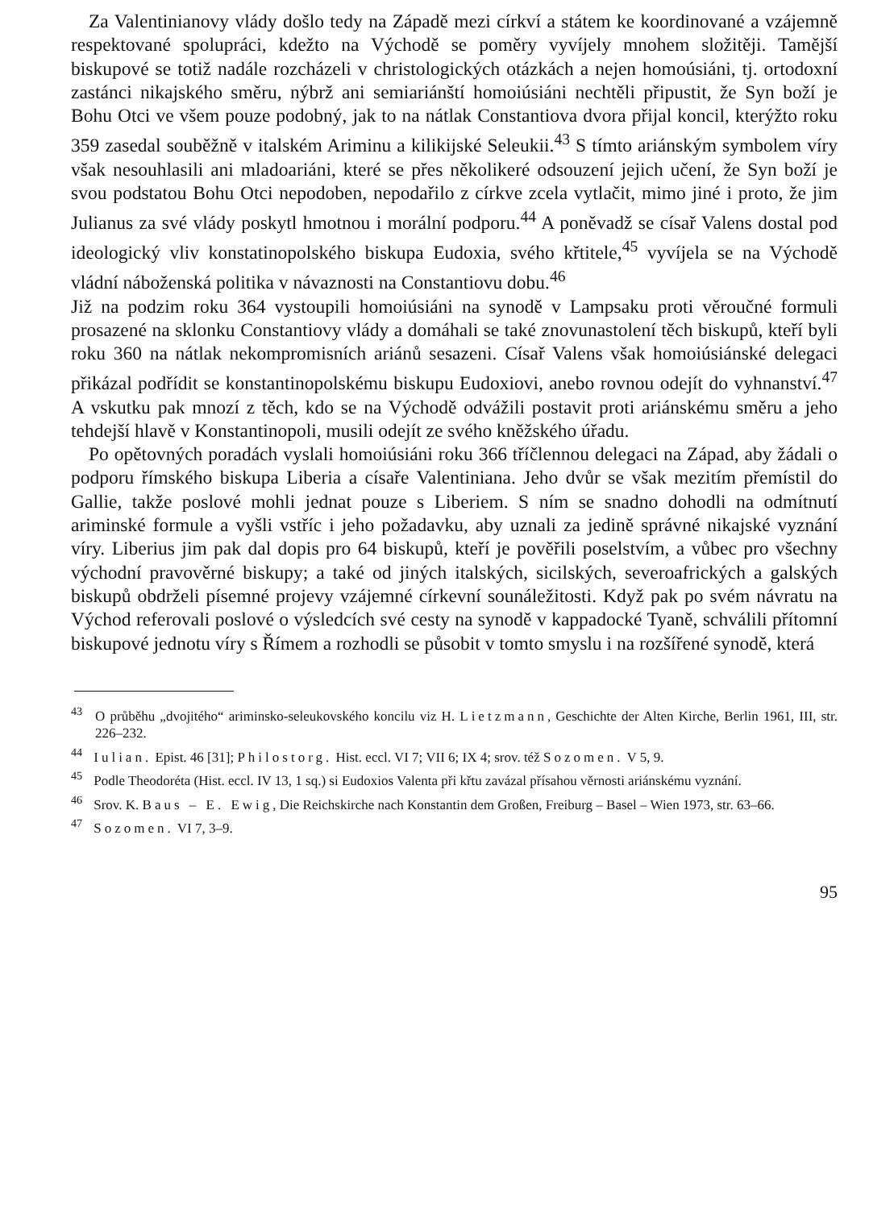Za Valentinianovy vlády došlo tedy na Západě mezi církví a státem ke koordinované a vzájemně respektované spolupráci, kdežto na Východě se poměry vyvíjely mnohem složitěji. Tamější biskupové se totiž nadále rozcházeli v christologických otázkách a nejen homoúsiáni, tj. ortodoxní zastánci nikajského směru, nýbrž ani semiariánští homoiúsiáni nechtěli připustit, že Syn boží je Bohu Otci ve všem pouze podobný, jak to na nátlak Constantiova dvora přijal koncil, kterýžto roku 359 zasedal souběžně v italském Ariminu a kilikijské Seleukii.<sup>43</sup> S tímto ariánským symbolem víry však nesouhlasili ani mladoariáni, které se přes několikeré odsouzení jejich učení, že Syn boží je svou podstatou Bohu Otci nepodoben, nepodařilo z církve zcela vytlačit, mimo jiné i proto, že jim Julianus za své vlády poskytl hmotnou i morální podporu.<sup>44</sup> A poněvadž se císař Valens dostal pod ideologický vliv konstatinopolského biskupa Eudoxia, svého křtitele,<sup>45</sup> vyvíjela se na Východě vládní náboženská politika v návaznosti na Constantiovu dobu.<sup>46</sup>
Již na podzim roku 364 vystoupili homoiúsiáni na synodě v Lampsaku proti věroučné formuli prosazené na sklonku Constantiovy vlády a domáhali se také znovunastolení těch biskupů, kteří byli roku 360 na nátlak nekompromisních ariánů sesazeni. Císař Valens však homoiúsiánské delegaci přikázal podřídit se konstantinopolskému biskupu Eudoxiovi, anebo rovnou odejít do vyhnanství.<sup>47</sup> A vskutku pak mnozí z těch, kdo se na Východě odvážili postavit proti ariánskému směru a jeho tehdejší hlavě v Konstantinopoli, musili odejít ze svého kněžského úřadu.
Po opětovných poradách vyslali homoiúsiáni roku 366 tříčlennou delegaci na Západ, aby žádali o podporu římského biskupa Liberia a císaře Valentiniana. Jeho dvůr se však mezitím přemístil do Gallie, takže poslové mohli jednat pouze s Liberiem. S ním se snadno dohodli na odmítnutí ariminské formule a vyšli vstříc i jeho požadavku, aby uznali za jedině správné nikajské vyznání víry. Liberius jim pak dal dopis pro 64 biskupů, kteří je pověřili poselstvím, a vůbec pro všechny východní pravověrné biskupy; a také od jiných italských, sicilských, severoafrických a galských biskupů obdrželi písemné projevy vzájemné církevní sounáležitosti. Když pak po svém návratu na Východ referovali poslové o výsledcích své cesty na synodě v kappadocké Tyaně, schválili přítomní biskupové jednotu víry s Římem a rozhodli se působit v tomto smyslu i na rozšířené synodě, která
<sup>43</sup> O průběhu „dvojitého“ ariminsko-seleukovského koncilu viz H. Lietzmann, Geschichte der Alten Kirche, Berlin 1961, III, str. 226–232.
<sup>44</sup> Iulian. Epist. 46 [31]; Philostorg. Hist. eccl. VI 7; VII 6; IX 4; srov. též Sozomen. V 5, 9.
<sup>45</sup> Podle Theodoréta (Hist. eccl. IV 13, 1 sq.) si Eudoxios Valenta při křtu zavázal přísahou věrnosti ariánskému vyznání.
<sup>46</sup> Srov. K. Baus – E. Ewig, Die Reichskirche nach Konstantin dem Großen, Freiburg – Basel – Wien 1973, str. 63–66.
<sup>47</sup> Sozomen. VI 7, 3–9.
95